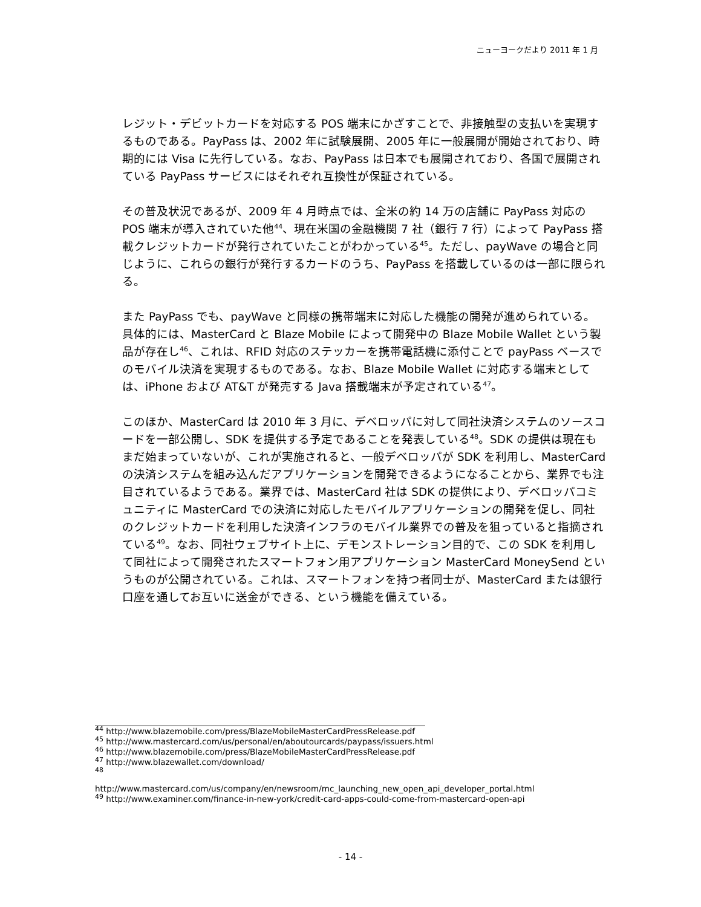ニューヨークだより 2011 年 1 月
レジット・デビットカードを対応する POS 端末にかざすことで、非接触型の支払いを実現するものである。PayPass は、2002 年に試験展開、2005 年に一般展開が開始されており、時期的には Visa に先行している。なお、PayPass は日本でも展開されており、各国で展開されている PayPass サービスにはそれぞれ互換性が保証されている。
その普及状況であるが、2009 年 4 月時点では、全米の約 14 万の店舗に PayPass 対応の POS 端末が導入されていた他<sup>44</sup>、現在米国の金融機関 7 社（銀行 7 行）によって PayPass 搭載クレジットカードが発行されていたことがわかっている<sup>45</sup>。ただし、payWave の場合と同じように、これらの銀行が発行するカードのうち、PayPass を搭載しているのは一部に限られる。
また PayPass でも、payWave と同様の携帯端末に対応した機能の開発が進められている。具体的には、MasterCard と Blaze Mobile によって開発中の Blaze Mobile Wallet という製品が存在し<sup>46</sup>、これは、RFID 対応のステッカーを携帯電話機に添付ことで payPass ベースでのモバイル決済を実現するものである。なお、Blaze Mobile Wallet に対応する端末としては、iPhone および AT&T が発売する Java 搭載端末が予定されている<sup>47</sup>。
このほか、MasterCard は 2010 年 3 月に、デベロッパに対して同社決済システムのソースコードを一部公開し、SDK を提供する予定であることを発表している<sup>48</sup>。SDK の提供は現在もまだ始まっていないが、これが実施されると、一般デベロッパが SDK を利用し、MasterCard の決済システムを組み込んだアプリケーションを開発できるようになることから、業界でも注目されているようである。業界では、MasterCard 社は SDK の提供により、デベロッパコミュニティに MasterCard での決済に対応したモバイルアプリケーションの開発を促し、同社のクレジットカードを利用した決済インフラのモバイル業界での普及を狙っていると指摘されている<sup>49</sup>。なお、同社ウェブサイト上に、デモンストレーション目的で、この SDK を利用して同社によって開発されたスマートフォン用アプリケーション MasterCard MoneySend というものが公開されている。これは、スマートフォンを持つ者同士が、MasterCard または銀行口座を通してお互いに送金ができる、という機能を備えている。
<sup>44</sup> http://www.blazemobile.com/press/BlazeMobileMasterCardPressRelease.pdf
<sup>45</sup> http://www.mastercard.com/us/personal/en/aboutourcards/paypass/issuers.html
<sup>46</sup> http://www.blazemobile.com/press/BlazeMobileMasterCardPressRelease.pdf
<sup>47</sup> http://www.blazewallet.com/download/
<sup>48</sup>
http://www.mastercard.com/us/company/en/newsroom/mc_launching_new_open_api_developer_portal.html
<sup>49</sup> http://www.examiner.com/finance-in-new-york/credit-card-apps-could-come-from-mastercard-open-api
- 14 -